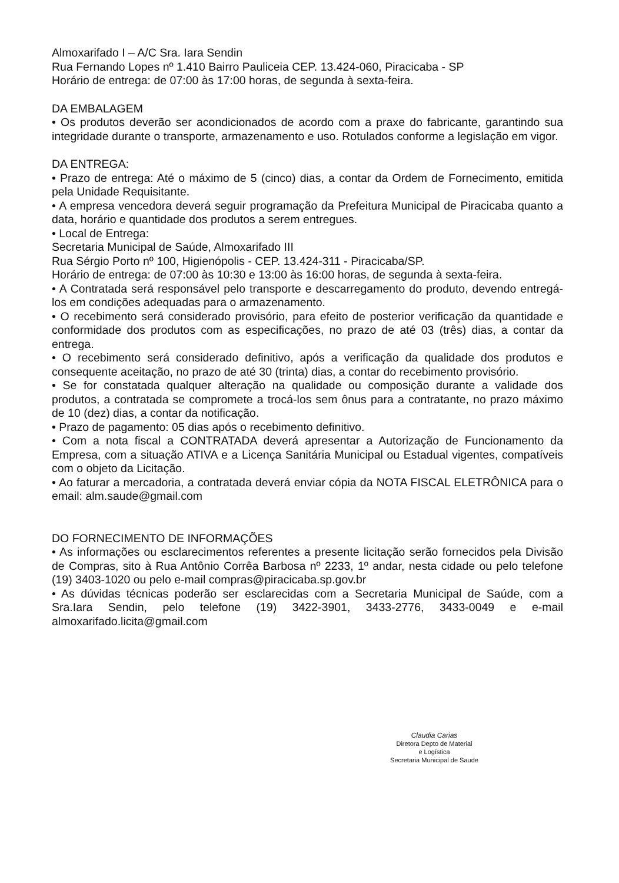Almoxarifado I – A/C Sra. Iara Sendin
Rua Fernando Lopes nº 1.410 Bairro Pauliceia CEP. 13.424-060, Piracicaba - SP
Horário de entrega: de 07:00 às 17:00 horas, de segunda à sexta-feira.
DA EMBALAGEM
• Os produtos deverão ser acondicionados de acordo com a praxe do fabricante, garantindo sua integridade durante o transporte, armazenamento e uso. Rotulados conforme a legislação em vigor.
DA ENTREGA:
• Prazo de entrega: Até o máximo de 5 (cinco) dias, a contar da Ordem de Fornecimento, emitida pela Unidade Requisitante.
• A empresa vencedora deverá seguir programação da Prefeitura Municipal de Piracicaba quanto a data, horário e quantidade dos produtos a serem entregues.
• Local de Entrega:
Secretaria Municipal de Saúde, Almoxarifado III
Rua Sérgio Porto nº 100, Higienópolis - CEP. 13.424-311 - Piracicaba/SP.
Horário de entrega: de 07:00 às 10:30 e 13:00 às 16:00 horas, de segunda à sexta-feira.
• A Contratada será responsável pelo transporte e descarregamento do produto, devendo entregá-los em condições adequadas para o armazenamento.
• O recebimento será considerado provisório, para efeito de posterior verificação da quantidade e conformidade dos produtos com as especificações, no prazo de até 03 (três) dias, a contar da entrega.
• O recebimento será considerado definitivo, após a verificação da qualidade dos produtos e consequente aceitação, no prazo de até 30 (trinta) dias, a contar do recebimento provisório.
• Se for constatada qualquer alteração na qualidade ou composição durante a validade dos produtos, a contratada se compromete a trocá-los sem ônus para a contratante, no prazo máximo de 10 (dez) dias, a contar da notificação.
• Prazo de pagamento: 05 dias após o recebimento definitivo.
• Com a nota fiscal a CONTRATADA deverá apresentar a Autorização de Funcionamento da Empresa, com a situação ATIVA e a Licença Sanitária Municipal ou Estadual vigentes, compatíveis com o objeto da Licitação.
• Ao faturar a mercadoria, a contratada deverá enviar cópia da NOTA FISCAL ELETRÔNICA para o email: alm.saude@gmail.com
DO FORNECIMENTO DE INFORMAÇÕES
• As informações ou esclarecimentos referentes a presente licitação serão fornecidos pela Divisão de Compras, sito à Rua Antônio Corrêa Barbosa nº 2233, 1º andar, nesta cidade ou pelo telefone (19) 3403-1020 ou pelo e-mail compras@piracicaba.sp.gov.br
• As dúvidas técnicas poderão ser esclarecidas com a Secretaria Municipal de Saúde, com a Sra.Iara Sendin, pelo telefone (19) 3422-3901, 3433-2776, 3433-0049 e e-mail almoxarifado.licita@gmail.com
Claudia Carias
Diretora Depto de Material
e Logística
Secretaria Municipal de Saude